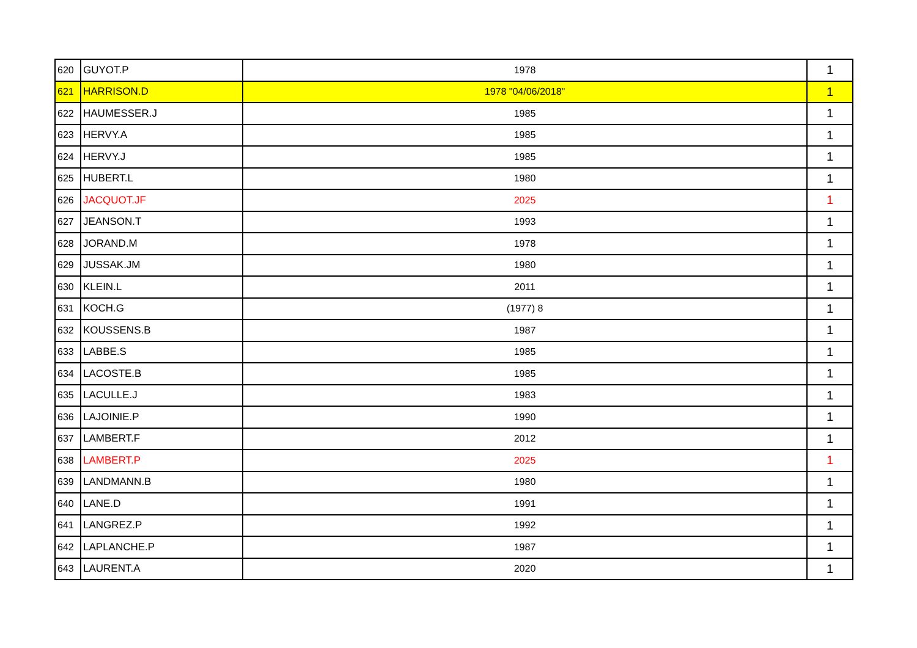| 620 | GUYOT.P | 1978 | 1 |
| 621 | HARRISON.D | 1978 "04/06/2018" | 1 |
| 622 | HAUMESSER.J | 1985 | 1 |
| 623 | HERVY.A | 1985 | 1 |
| 624 | HERVY.J | 1985 | 1 |
| 625 | HUBERT.L | 1980 | 1 |
| 626 | JACQUOT.JF | 2025 | 1 |
| 627 | JEANSON.T | 1993 | 1 |
| 628 | JORAND.M | 1978 | 1 |
| 629 | JUSSAK.JM | 1980 | 1 |
| 630 | KLEIN.L | 2011 | 1 |
| 631 | KOCH.G | (1977) 8 | 1 |
| 632 | KOUSSENS.B | 1987 | 1 |
| 633 | LABBE.S | 1985 | 1 |
| 634 | LACOSTE.B | 1985 | 1 |
| 635 | LACULLE.J | 1983 | 1 |
| 636 | LAJOINIE.P | 1990 | 1 |
| 637 | LAMBERT.F | 2012 | 1 |
| 638 | LAMBERT.P | 2025 | 1 |
| 639 | LANDMANN.B | 1980 | 1 |
| 640 | LANE.D | 1991 | 1 |
| 641 | LANGREZ.P | 1992 | 1 |
| 642 | LAPLANCHE.P | 1987 | 1 |
| 643 | LAURENT.A | 2020 | 1 |